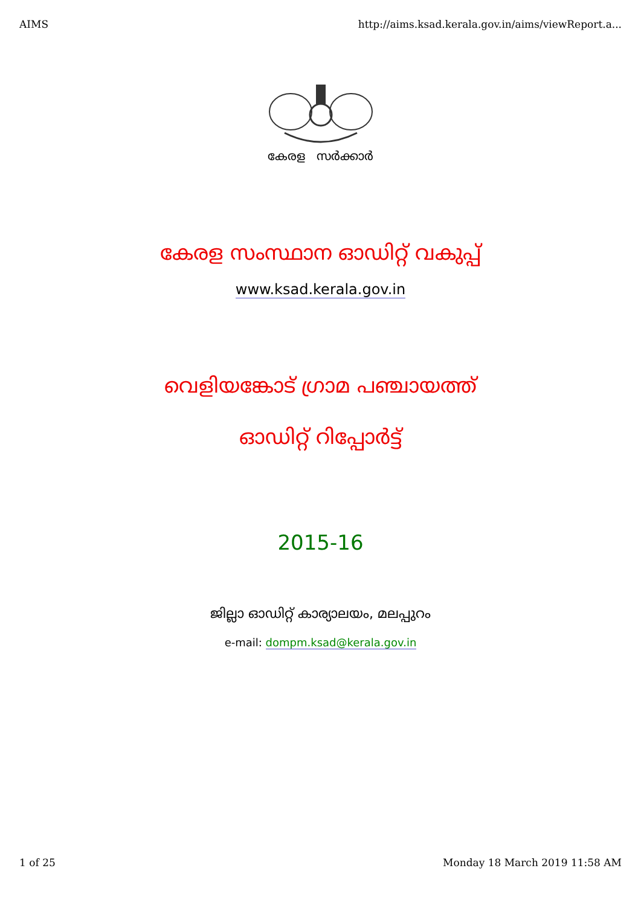AIMS http://aims.ksad.kerala.gov.in/aims/viewReport.a...
കേരള സർക്കാർ
കേരള സംസ്ഥാന ഓഡിറ്റ് വകുപ്പ്
www.ksad.kerala.gov.in
വെളിയങ്കോട് ഗ്രാമ പഞ്ചായത്ത്
ഓഡിറ്റ് റിപ്പോർട്ട്
2015-16
ജില്ലാ ഓഡിറ്റ് കാര്യാലയം, മലപ്പുറം
e-mail: dompm.ksad@kerala.gov.in
1 of 25 Monday 18 March 2019 11:58 AM